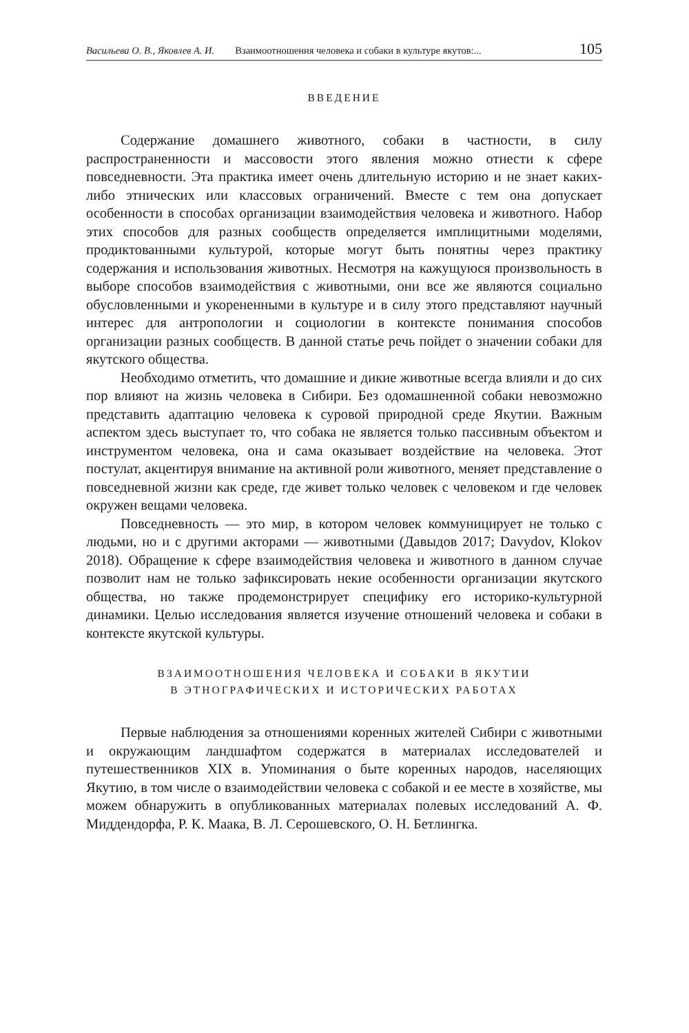Васильева О. В., Яковлев А. И. Взаимоотношения человека и собаки в культуре якутов:... 105
ВВЕДЕНИЕ
Содержание домашнего животного, собаки в частности, в силу распространенности и массовости этого явления можно отнести к сфере повседневности. Эта практика имеет очень длительную историю и не знает каких-либо этнических или классовых ограничений. Вместе с тем она допускает особенности в способах организации взаимодействия человека и животного. Набор этих способов для разных сообществ определяется имплицитными моделями, продиктованными культурой, которые могут быть понятны через практику содержания и использования животных. Несмотря на кажущуюся произвольность в выборе способов взаимодействия с животными, они все же являются социально обусловленными и укорененными в культуре и в силу этого представляют научный интерес для антропологии и социологии в контексте понимания способов организации разных сообществ. В данной статье речь пойдет о значении собаки для якутского общества.
Необходимо отметить, что домашние и дикие животные всегда влияли и до сих пор влияют на жизнь человека в Сибири. Без одомашненной собаки невозможно представить адаптацию человека к суровой природной среде Якутии. Важным аспектом здесь выступает то, что собака не является только пассивным объектом и инструментом человека, она и сама оказывает воздействие на человека. Этот постулат, акцентируя внимание на активной роли животного, меняет представление о повседневной жизни как среде, где живет только человек с человеком и где человек окружен вещами человека.
Повседневность — это мир, в котором человек коммуницирует не только с людьми, но и с другими акторами — животными (Давыдов 2017; Davydov, Klokov 2018). Обращение к сфере взаимодействия человека и животного в данном случае позволит нам не только зафиксировать некие особенности организации якутского общества, но также продемонстрирует специфику его историко-культурной динамики. Целью исследования является изучение отношений человека и собаки в контексте якутской культуры.
ВЗАИМООТНОШЕНИЯ ЧЕЛОВЕКА И СОБАКИ В ЯКУТИИ
В ЭТНОГРАФИЧЕСКИХ И ИСТОРИЧЕСКИХ РАБОТАХ
Первые наблюдения за отношениями коренных жителей Сибири с животными и окружающим ландшафтом содержатся в материалах исследователей и путешественников XIX в. Упоминания о быте коренных народов, населяющих Якутию, в том числе о взаимодействии человека с собакой и ее месте в хозяйстве, мы можем обнаружить в опубликованных материалах полевых исследований А. Ф. Миддендорфа, Р. К. Маака, В. Л. Серошевского, О. Н. Бетлингка.